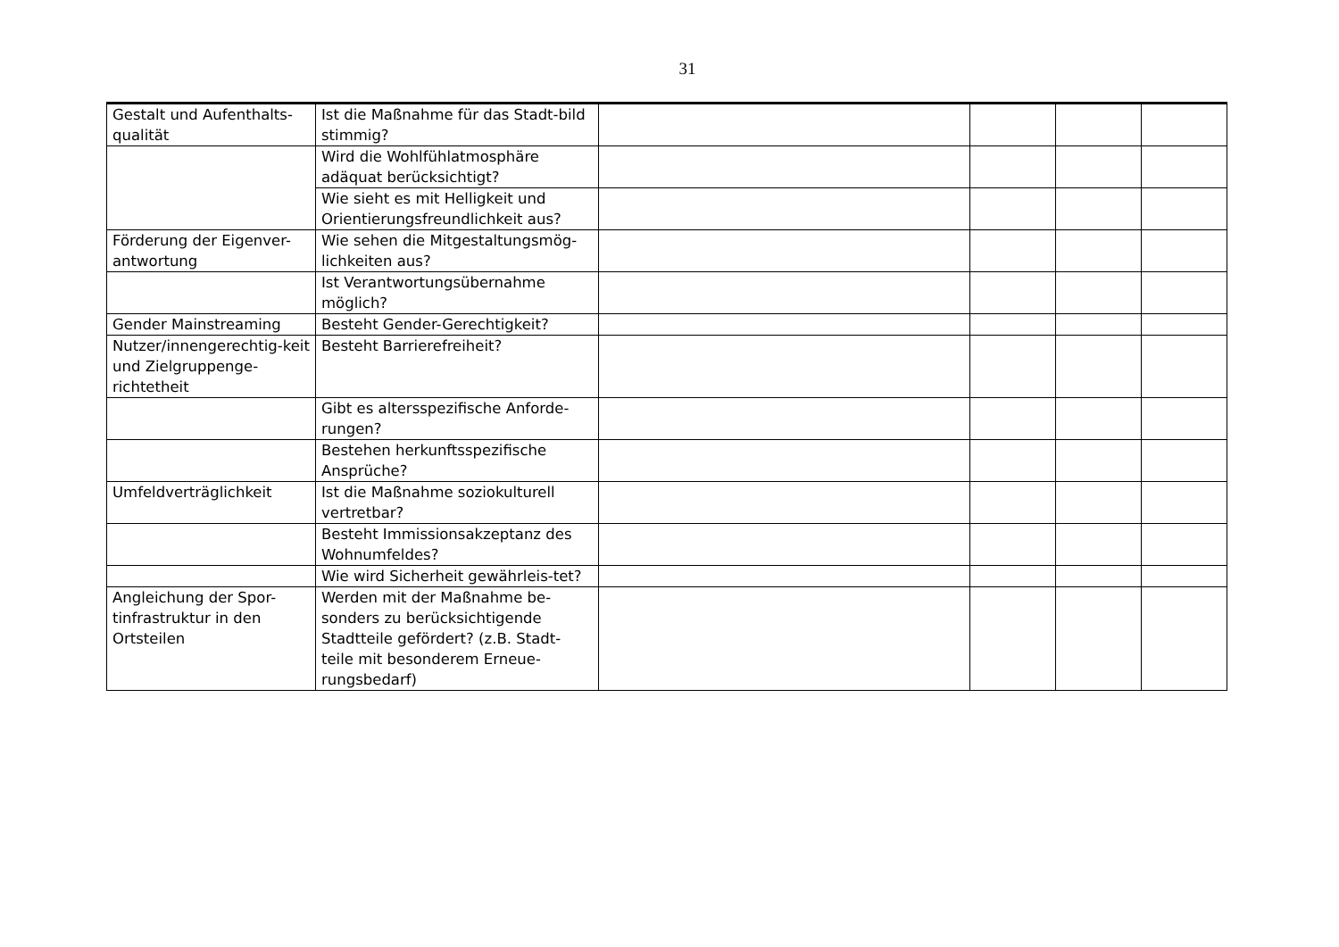31
| Gestalt und Aufenthalts-qualität | Ist die Maßnahme für das Stadt-bild stimmig? | | | | |
| | Wird die Wohlfühlatmosphäre adäquat berücksichtigt? | | | | |
| | Wie sieht es mit Helligkeit und Orientierungsfreundlichkeit aus? | | | | |
| Förderung der Eigenver-antwortung | Wie sehen die Mitgestaltungsmög-lichkeiten aus? | | | | |
| | Ist Verantwortungsübernahme möglich? | | | | |
| Gender Mainstreaming | Besteht Gender-Gerechtigkeit? | | | | |
| Nutzer/innengerechtig-keit und Zielgruppenge-richtetheit | Besteht Barrierefreiheit? | | | | |
| | Gibt es altersspezifische Anforde-rungen? | | | | |
| | Bestehen herkunftsspezifische Ansprüche? | | | | |
| Umfeldverträglichkeit | Ist die Maßnahme soziokulturell vertretbar? | | | | |
| | Besteht Immissionsakzeptanz des Wohnumfeldes? | | | | |
| | Wie wird Sicherheit gewährleis-tet? | | | | |
| Angleichung der Spor-tinfrastruktur in den Ortsteilen | Werden mit der Maßnahme be-sonders zu berücksichtigende Stadtteile gefördert? (z.B. Stadt-teile mit besonderem Erneue-rungsbedarf) | | | | |